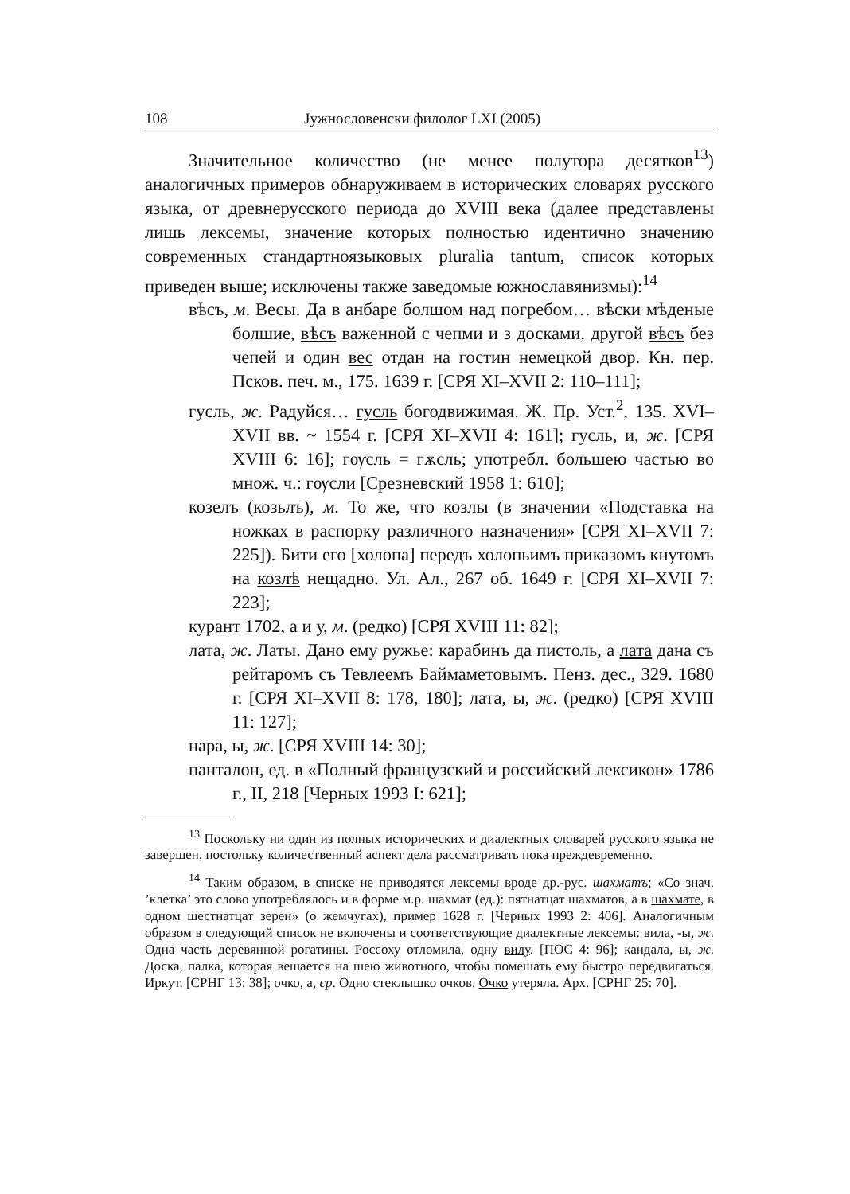108 Јужнословенски филолог LXI (2005)
Значительное количество (не менее полутора десятков<sup>13</sup>) аналогичных примеров обнаруживаем в исторических словарях русского языка, от древнерусского периода до XVIII века (далее представлены лишь лексемы, значение которых полностью идентично значению современных стандартноязыковых pluralia tantum, список которых приведен выше; исключены также заведомые южнославянизмы):<sup>14</sup>
вѣсъ, м. Весы. Да в анбаре болшом над погребом… вѣски мѣденые болшие, вѣсъ важенной с чепми и з досками, другой вѣсъ без чепей и один вес отдан на гостин немецкой двор. Кн. пер. Псков. печ. м., 175. 1639 г. [СРЯ XI–XVII 2: 110–111];
гусль, ж. Радуйся… гусль богодвижимая. Ж. Пр. Уст.<sup>2</sup>, 135. XVI–XVII вв. ~ 1554 г. [СРЯ XI–XVII 4: 161]; гусль, и, ж. [СРЯ XVIII 6: 16]; гѹсль = гѫсль; употребл. большею частью во множ. ч.: гѹсли [Срезневский 1958 1: 610];
козелъ (козьлъ), м. То же, что козлы (в значении «Подставка на ножках в распорку различного назначения» [СРЯ XI–XVII 7: 225]). Бити его [холопа] передъ холопьимъ приказомъ кнутомъ на козлѣ нещадно. Ул. Ал., 267 об. 1649 г. [СРЯ XI–XVII 7: 223];
курант 1702, а и у, м. (редко) [СРЯ XVIII 11: 82];
лата, ж. Латы. Дано ему ружье: карабинъ да пистоль, а лата дана съ рейтаромъ съ Тевлеемъ Баймаметовымъ. Пенз. дес., 329. 1680 г. [СРЯ XI–XVII 8: 178, 180]; лата, ы, ж. (редко) [СРЯ XVIII 11: 127];
нара, ы, ж. [СРЯ XVIII 14: 30];
панталон, ед. в «Полный французский и российский лексикон» 1786 г., II, 218 [Черных 1993 I: 621];
<sup>13</sup> Поскольку ни один из полных исторических и диалектных словарей русского языка не завершен, постольку количественный аспект дела рассматривать пока преждевременно.
<sup>14</sup> Таким образом, в списке не приводятся лексемы вроде др.-рус. шахматъ; «Со знач. ’клетка’ это слово употреблялось и в форме м.р. шахмат (ед.): пятнатцат шахматов, а в шахмате, в одном шестнатцат зерен» (о жемчугах), пример 1628 г. [Черных 1993 2: 406]. Аналогичным образом в следующий список не включены и соответствующие диалектные лексемы: вила, -ы, ж. Одна часть деревянной рогатины. Россоху отломила, одну вилу. [ПОС 4: 96]; кандала, ы, ж. Доска, палка, которая вешается на шею животного, чтобы помешать ему быстро передвигаться. Иркут. [СРНГ 13: 38]; очко, а, ср. Одно стеклышко очков. Очко утеряла. Арх. [СРНГ 25: 70].